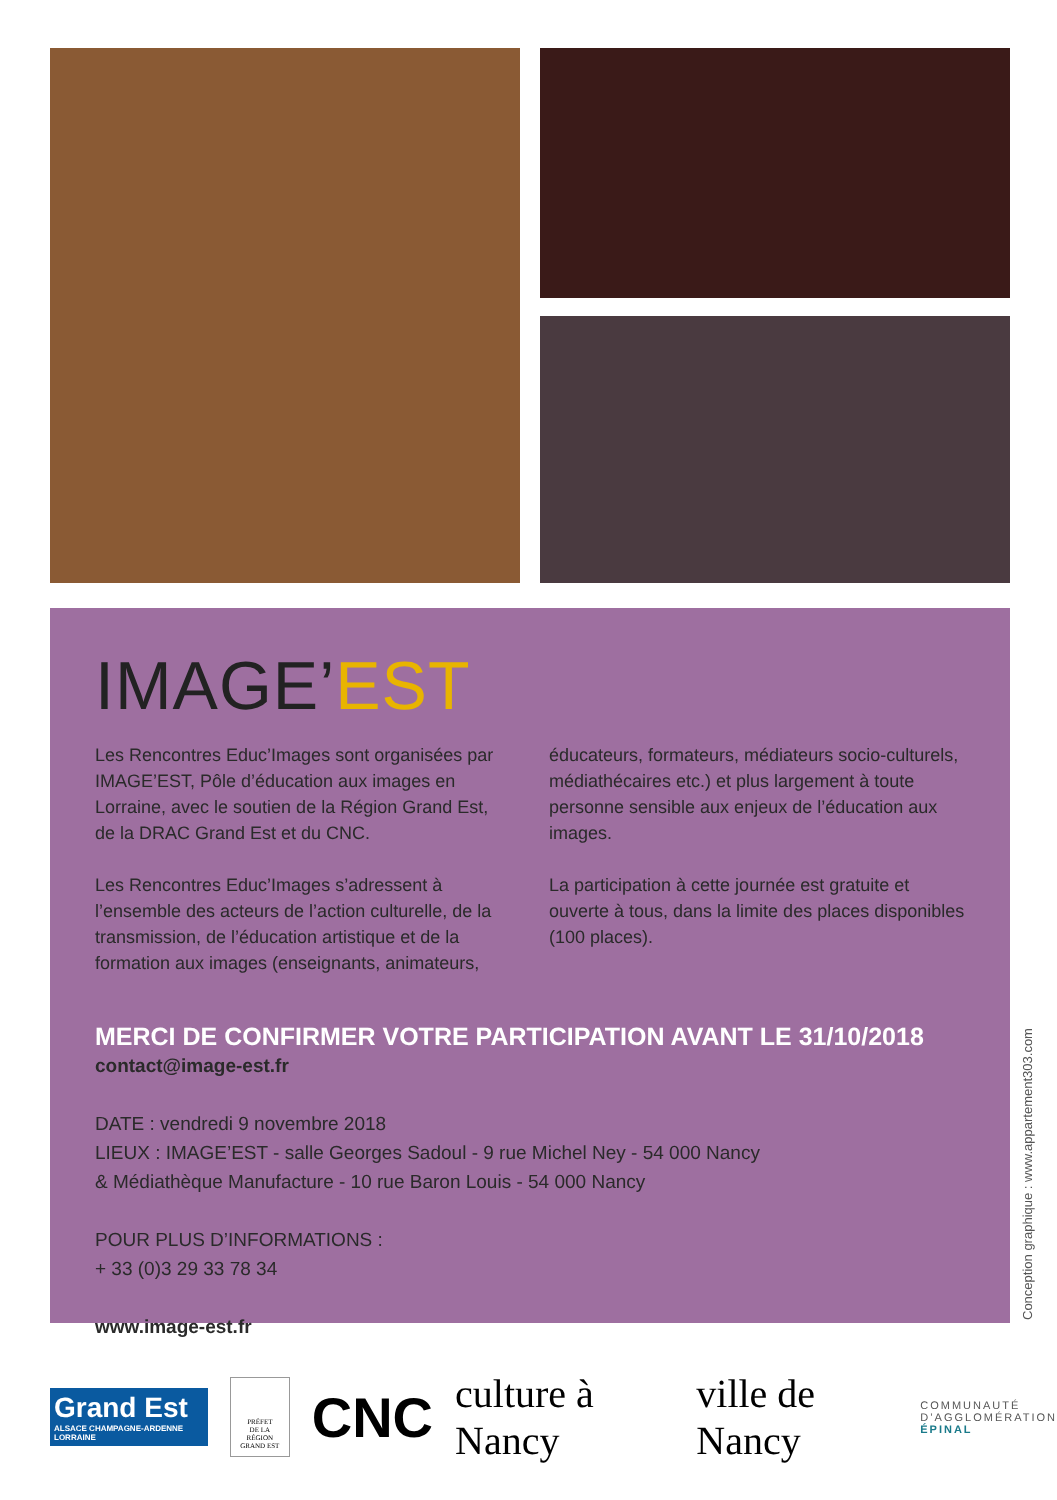IMAGE’EST
Les Rencontres Educ’Images sont organisées par IMAGE’EST, Pôle d’éducation aux images en Lorraine, avec le soutien de la Région Grand Est, de la DRAC Grand Est et du CNC.
Les Rencontres Educ’Images s’adressent à l’ensemble des acteurs de l’action culturelle, de la transmission, de l’éducation artistique et de la formation aux images (enseignants, animateurs,
éducateurs, formateurs, médiateurs socio-culturels, médiathécaires etc.) et plus largement à toute personne sensible aux enjeux de l’éducation aux images.
La participation à cette journée est gratuite et ouverte à tous, dans la limite des places disponibles (100 places).
MERCI DE CONFIRMER VOTRE PARTICIPATION AVANT LE 31/10/2018
contact@image-est.fr
DATE : vendredi 9 novembre 2018
LIEUX : IMAGE’EST - salle Georges Sadoul - 9 rue Michel Ney - 54 000 Nancy
& Médiathèque Manufacture - 10 rue Baron Louis - 54 000 Nancy
POUR PLUS D’INFORMATIONS :
+ 33 (0)3 29 33 78 34
www.image-est.fr
Conception graphique : www.appartement303.com
Grand Est
ALSACE CHAMPAGNE-ARDENNE LORRAINE
PRÉFET
DE LA RÉGION
GRAND EST
CNC
culture à Nancy ville de Nancy
COMMUNAUTÉ
D’AGGLOMÉRATION
ÉPINAL